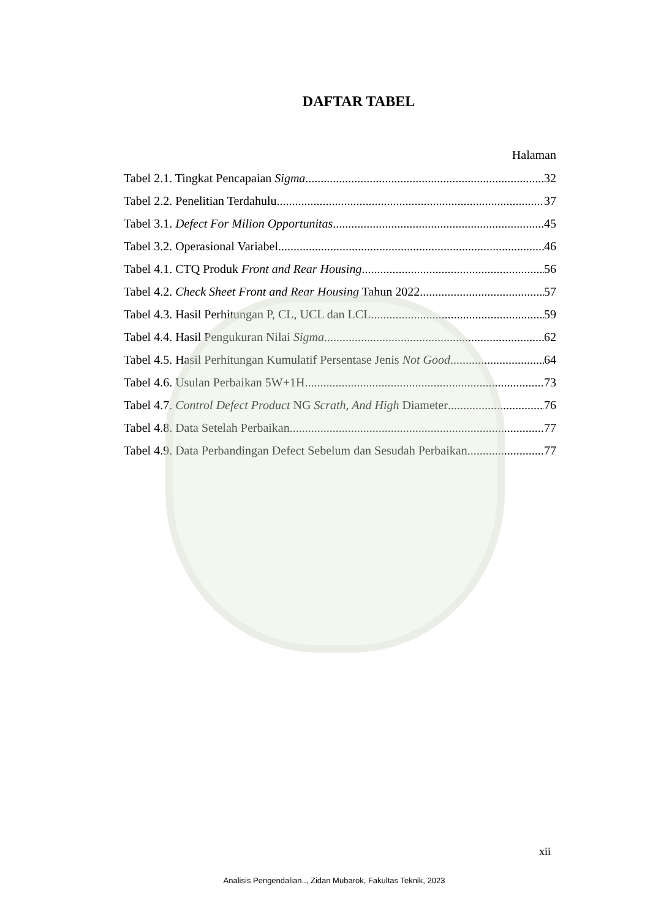DAFTAR TABEL
Halaman
Tabel 2.1. Tingkat Pencapaian Sigma 32
Tabel 2.2. Penelitian Terdahulu 37
Tabel 3.1. Defect For Milion Opportunitas 45
Tabel 3.2. Operasional Variabel 46
Tabel 4.1. CTQ Produk Front and Rear Housing 56
Tabel 4.2. Check Sheet Front and Rear Housing Tahun 2022 57
Tabel 4.3. Hasil Perhitungan P, CL, UCL dan LCL 59
Tabel 4.4. Hasil Pengukuran Nilai Sigma 62
Tabel 4.5. Hasil Perhitungan Kumulatif Persentase Jenis Not Good 64
Tabel 4.6. Usulan Perbaikan 5W+1H 73
Tabel 4.7. Control Defect Product NG Scrath, And High Diameter 76
Tabel 4.8. Data Setelah Perbaikan 77
Tabel 4.9. Data Perbandingan Defect Sebelum dan Sesudah Perbaikan 77
xii
Analisis Pengendalian.., Zidan Mubarok, Fakultas Teknik, 2023